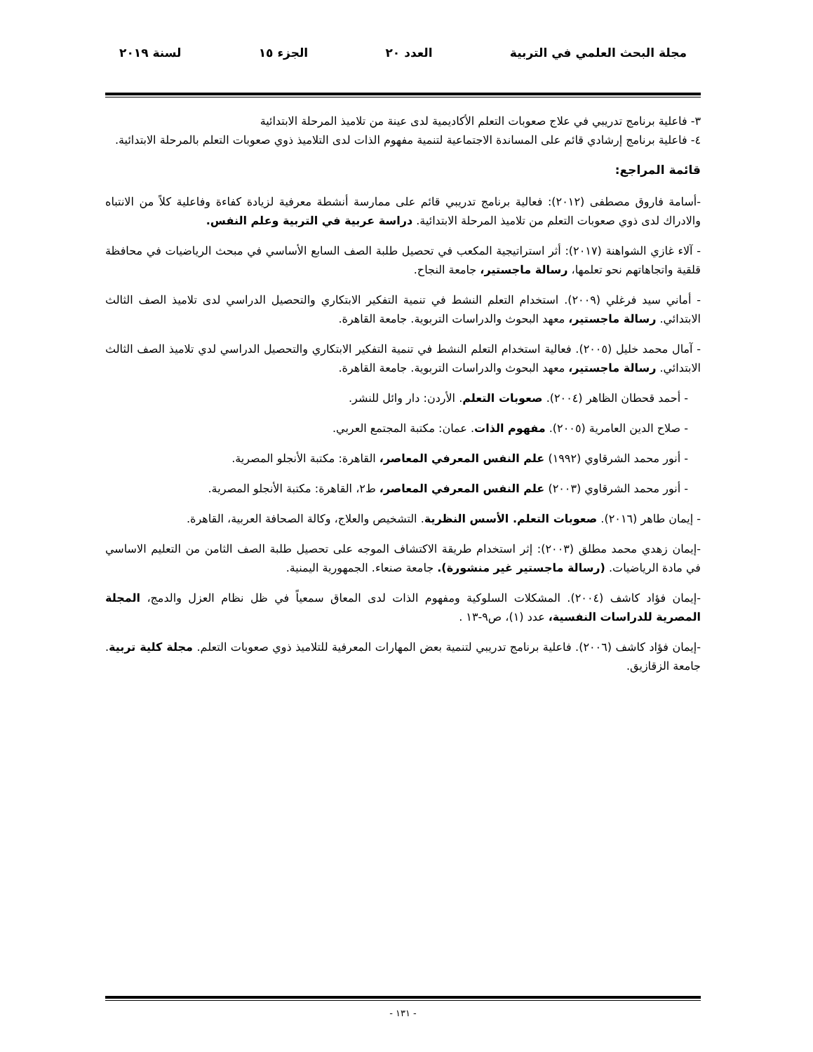مجلة البحث العلمي في التربية العدد ٢٠ الجزء ١٥ لسنة ٢٠١٩
٣- فاعلية برنامج تدريبي في علاج صعوبات التعلم الأكاديمية لدى عينة من تلاميذ المرحلة الابتدائية
٤- فاعلية برنامج إرشادي قائم على المساندة الاجتماعية لتنمية مفهوم الذات لدى التلاميذ ذوي صعوبات التعلم بالمرحلة الابتدائية.
قائمة المراجع:
-أسامة فاروق مصطفى (٢٠١٢): فعالية برنامج تدريبي قائم على ممارسة أنشطة معرفية لزيادة كفاءة وفاعلية كلاً من الانتباه والادراك لدى ذوي صعوبات التعلم من تلاميذ المرحلة الابتدائية. دراسة عربية في التربية وعلم النفس.
- آلاء غازي الشواهنة (٢٠١٧): أثر استراتيجية المكعب في تحصيل طلبة الصف السابع الأساسي في مبحث الرياضيات في محافظة قلقية واتجاهاتهم نحو تعلمها، رسالة ماجستير، جامعة النجاح.
- أماني سيد فرغلي (٢٠٠٩). استخدام التعلم النشط في تنمية التفكير الابتكاري والتحصيل الدراسي لدى تلاميذ الصف الثالث الابتدائي. رسالة ماجستير، معهد البحوث والدراسات التربوية. جامعة القاهرة.
- آمال محمد خليل (٢٠٠٥). فعالية استخدام التعلم النشط في تنمية التفكير الابتكاري والتحصيل الدراسي لدي تلاميذ الصف الثالث الابتدائي. رسالة ماجستير، معهد البحوث والدراسات التربوية. جامعة القاهرة.
- أحمد قحطان الظاهر (٢٠٠٤). صعوبات التعلم. الأردن: دار وائل للنشر.
- صلاح الدين العامرية (٢٠٠٥). مفهوم الذات. عمان: مكتبة المجتمع العربي.
- أنور محمد الشرقاوي (١٩٩٢) علم النفس المعرفي المعاصر، القاهرة: مكتبة الأنجلو المصرية.
- أنور محمد الشرقاوي (٢٠٠٣) علم النفس المعرفي المعاصر، ط٢، القاهرة: مكتبة الأنجلو المصرية.
- إيمان طاهر (٢٠١٦). صعوبات التعلم. الأسس النظرية. التشخيص والعلاج، وكالة الصحافة العربية، القاهرة.
-إيمان زهدي محمد مطلق (٢٠٠٣): إثر استخدام طريقة الاكتشاف الموجه على تحصيل طلبة الصف الثامن من التعليم الاساسي في مادة الرياضيات. (رسالة ماجستير غير منشورة). جامعة صنعاء. الجمهورية اليمنية.
-إيمان فؤاد كاشف (٢٠٠٤). المشكلات السلوكية ومفهوم الذات لدى المعاق سمعياً في ظل نظام العزل والدمج، المجلة المصرية للدراسات النفسية، عدد (١)، ص٩-١٣ .
-إيمان فؤاد كاشف (٢٠٠٦). فاعلية برنامج تدريبي لتنمية بعض المهارات المعرفية للتلاميذ ذوي صعوبات التعلم. مجلة كلية تربية. جامعة الزقازيق.
- ١٣١ -